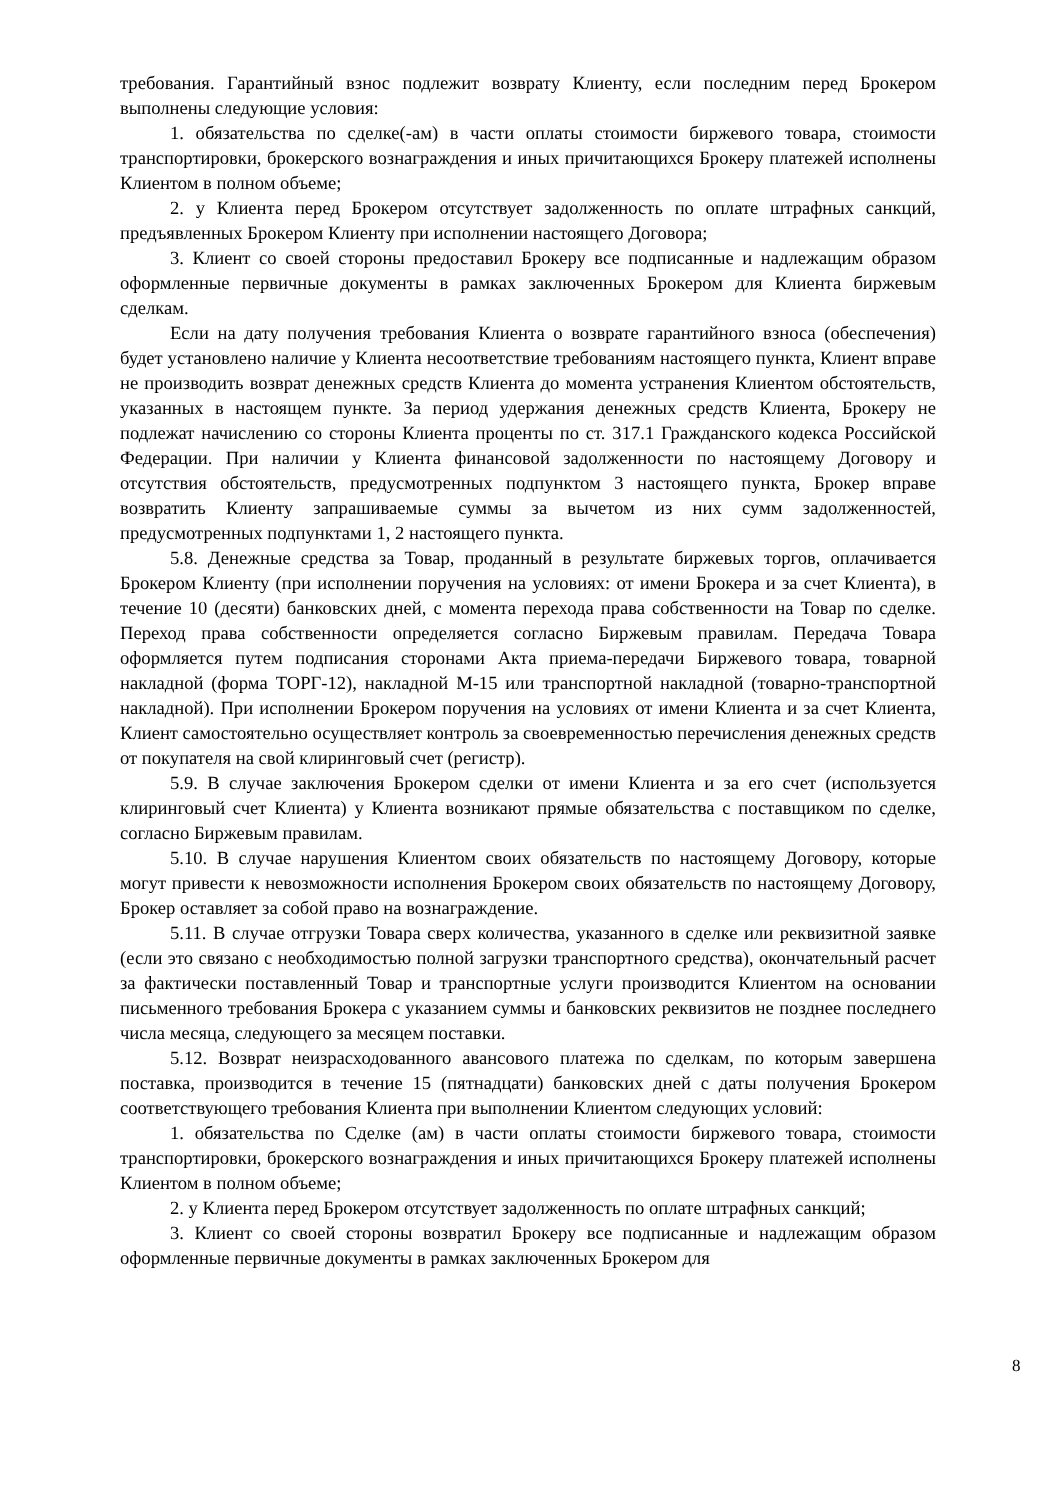требования. Гарантийный взнос подлежит возврату Клиенту, если последним перед Брокером выполнены следующие условия:
1. обязательства по сделке(-ам) в части оплаты стоимости биржевого товара, стоимости транспортировки, брокерского вознаграждения и иных причитающихся Брокеру платежей исполнены Клиентом в полном объеме;
2. у Клиента перед Брокером отсутствует задолженность по оплате штрафных санкций, предъявленных Брокером Клиенту при исполнении настоящего Договора;
3. Клиент со своей стороны предоставил Брокеру все подписанные и надлежащим образом оформленные первичные документы в рамках заключенных Брокером для Клиента биржевым сделкам.
Если на дату получения требования Клиента о возврате гарантийного взноса (обеспечения) будет установлено наличие у Клиента несоответствие требованиям настоящего пункта, Клиент вправе не производить возврат денежных средств Клиента до момента устранения Клиентом обстоятельств, указанных в настоящем пункте. За период удержания денежных средств Клиента, Брокеру не подлежат начислению со стороны Клиента проценты по ст. 317.1 Гражданского кодекса Российской Федерации. При наличии у Клиента финансовой задолженности по настоящему Договору и отсутствия обстоятельств, предусмотренных подпунктом 3 настоящего пункта, Брокер вправе возвратить Клиенту запрашиваемые суммы за вычетом из них сумм задолженностей, предусмотренных подпунктами 1, 2 настоящего пункта.
5.8. Денежные средства за Товар, проданный в результате биржевых торгов, оплачивается Брокером Клиенту (при исполнении поручения на условиях: от имени Брокера и за счет Клиента), в течение 10 (десяти) банковских дней, с момента перехода права собственности на Товар по сделке. Переход права собственности определяется согласно Биржевым правилам. Передача Товара оформляется путем подписания сторонами Акта приема-передачи Биржевого товара, товарной накладной (форма ТОРГ-12), накладной М-15 или транспортной накладной (товарно-транспортной накладной). При исполнении Брокером поручения на условиях от имени Клиента и за счет Клиента, Клиент самостоятельно осуществляет контроль за своевременностью перечисления денежных средств от покупателя на свой клиринговый счет (регистр).
5.9. В случае заключения Брокером сделки от имени Клиента и за его счет (используется клиринговый счет Клиента) у Клиента возникают прямые обязательства с поставщиком по сделке, согласно Биржевым правилам.
5.10. В случае нарушения Клиентом своих обязательств по настоящему Договору, которые могут привести к невозможности исполнения Брокером своих обязательств по настоящему Договору, Брокер оставляет за собой право на вознаграждение.
5.11. В случае отгрузки Товара сверх количества, указанного в сделке или реквизитной заявке (если это связано с необходимостью полной загрузки транспортного средства), окончательный расчет за фактически поставленный Товар и транспортные услуги производится Клиентом на основании письменного требования Брокера с указанием суммы и банковских реквизитов не позднее последнего числа месяца, следующего за месяцем поставки.
5.12. Возврат неизрасходованного авансового платежа по сделкам, по которым завершена поставка, производится в течение 15 (пятнадцати) банковских дней с даты получения Брокером соответствующего требования Клиента при выполнении Клиентом следующих условий:
1. обязательства по Сделке (ам) в части оплаты стоимости биржевого товара, стоимости транспортировки, брокерского вознаграждения и иных причитающихся Брокеру платежей исполнены Клиентом в полном объеме;
2. у Клиента перед Брокером отсутствует задолженность по оплате штрафных санкций;
3. Клиент со своей стороны возвратил Брокеру все подписанные и надлежащим образом оформленные первичные документы в рамках заключенных Брокером для
8